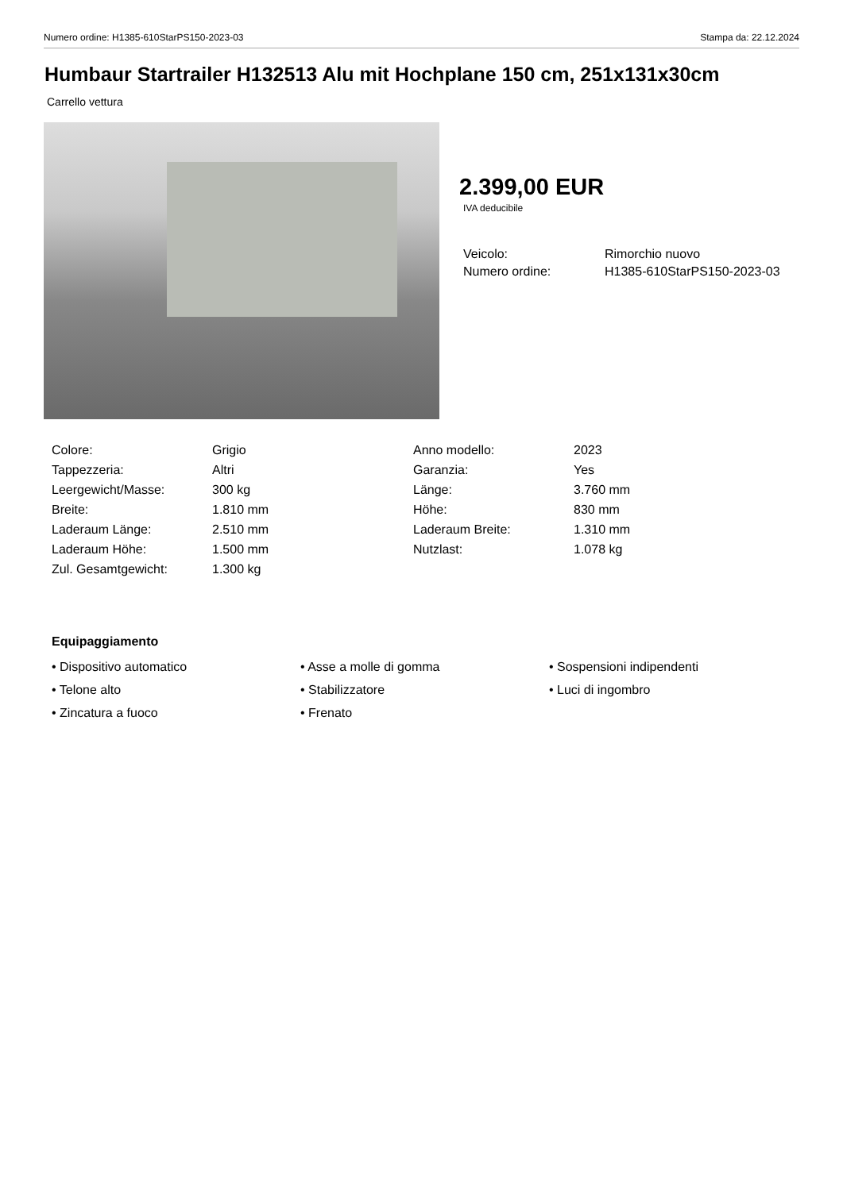Numero ordine: H1385-610StarPS150-2023-03 Stampa da: 22.12.2024
Humbaur Startrailer H132513 Alu mit Hochplane 150 cm, 251x131x30cm
Carrello vettura
2.399,00 EUR
IVA deducibile
| Veicolo: | Rimorchio nuovo |
| Numero ordine: | H1385-610StarPS150-2023-03 |
| Colore: | Grigio | Anno modello: | 2023 |
| Tappezzeria: | Altri | Garanzia: | Yes |
| Leergewicht/Masse: | 300 kg | Länge: | 3.760 mm |
| Breite: | 1.810 mm | Höhe: | 830 mm |
| Laderaum Länge: | 2.510 mm | Laderaum Breite: | 1.310 mm |
| Laderaum Höhe: | 1.500 mm | Nutzlast: | 1.078 kg |
| Zul. Gesamtgewicht: | 1.300 kg | | |
Equipaggiamento
• Dispositivo automatico
• Asse a molle di gomma
• Sospensioni indipendenti
• Telone alto
• Stabilizzatore
• Luci di ingombro
• Zincatura a fuoco
• Frenato